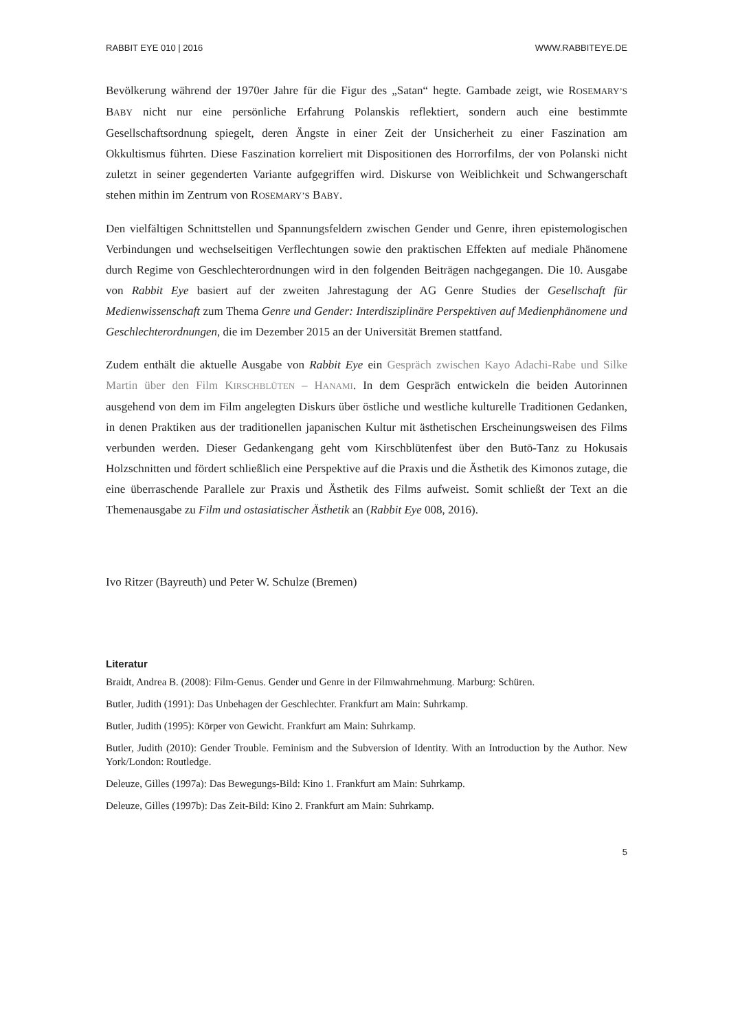RABBIT EYE 010 | 2016 WWW.RABBITEYE.DE
Bevölkerung während der 1970er Jahre für die Figur des „Satan“ hegte. Gambade zeigt, wie ROSEMARY’S BABY nicht nur eine persönliche Erfahrung Polanskis reflektiert, sondern auch eine bestimmte Gesellschaftsordnung spiegelt, deren Ängste in einer Zeit der Unsicherheit zu einer Faszination am Okkultismus führten. Diese Faszination korreliert mit Dispositionen des Horrorfilms, der von Polanski nicht zuletzt in seiner gegenderten Variante aufgegriffen wird. Diskurse von Weiblichkeit und Schwangerschaft stehen mithin im Zentrum von ROSEMARY’S BABY.
Den vielfältigen Schnittstellen und Spannungsfeldern zwischen Gender und Genre, ihren epistemologischen Verbindungen und wechselseitigen Verflechtungen sowie den praktischen Effekten auf mediale Phänomene durch Regime von Geschlechterordnungen wird in den folgenden Beiträgen nachgegangen. Die 10. Ausgabe von Rabbit Eye basiert auf der zweiten Jahrestagung der AG Genre Studies der Gesellschaft für Medienwissenschaft zum Thema Genre und Gender: Interdisziplinäre Perspektiven auf Medienphänomene und Geschlechterordnungen, die im Dezember 2015 an der Universität Bremen stattfand.
Zudem enthält die aktuelle Ausgabe von Rabbit Eye ein Gespräch zwischen Kayo Adachi-Rabe und Silke Martin über den Film KIRSCHBLÜTEN – HANAMI. In dem Gespräch entwickeln die beiden Autorinnen ausgehend von dem im Film angelegten Diskurs über östliche und westliche kulturelle Traditionen Gedanken, in denen Praktiken aus der traditionellen japanischen Kultur mit ästhetischen Erscheinungsweisen des Films verbunden werden. Dieser Gedankengang geht vom Kirschblütenfest über den Butō-Tanz zu Hokusais Holzschnitten und fördert schließlich eine Perspektive auf die Praxis und die Ästhetik des Kimonos zutage, die eine überraschende Parallele zur Praxis und Ästhetik des Films aufweist. Somit schließt der Text an die Themenausgabe zu Film und ostasiatischer Ästhetik an (Rabbit Eye 008, 2016).
Ivo Ritzer (Bayreuth) und Peter W. Schulze (Bremen)
Literatur
Braidt, Andrea B. (2008): Film-Genus. Gender und Genre in der Filmwahrnehmung. Marburg: Schüren.
Butler, Judith (1991): Das Unbehagen der Geschlechter. Frankfurt am Main: Suhrkamp.
Butler, Judith (1995): Körper von Gewicht. Frankfurt am Main: Suhrkamp.
Butler, Judith (2010): Gender Trouble. Feminism and the Subversion of Identity. With an Introduction by the Author. New York/London: Routledge.
Deleuze, Gilles (1997a): Das Bewegungs-Bild: Kino 1. Frankfurt am Main: Suhrkamp.
Deleuze, Gilles (1997b): Das Zeit-Bild: Kino 2. Frankfurt am Main: Suhrkamp.
5